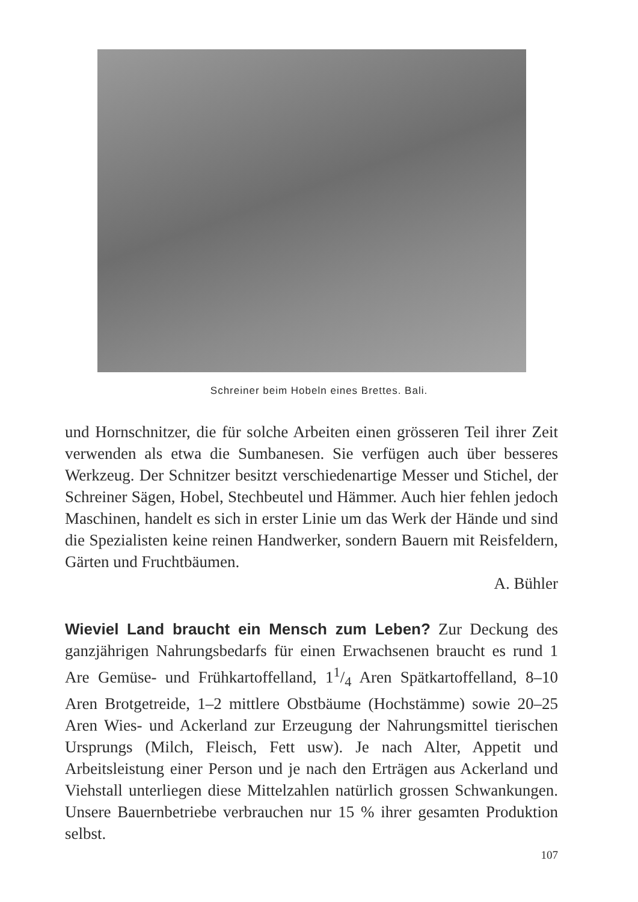Schreiner beim Hobeln eines Brettes. Bali.
und Hornschnitzer, die für solche Arbeiten einen grösseren Teil ihrer Zeit verwenden als etwa die Sumbanesen. Sie verfügen auch über besseres Werkzeug. Der Schnitzer besitzt verschiedenartige Messer und Stichel, der Schreiner Sägen, Hobel, Stechbeutel und Hämmer. Auch hier fehlen jedoch Maschinen, handelt es sich in erster Linie um das Werk der Hände und sind die Spezialisten keine reinen Handwerker, sondern Bauern mit Reisfeldern, Gärten und Fruchtbäumen.
A. Bühler
Wieviel Land braucht ein Mensch zum Leben? Zur Deckung des ganzjährigen Nahrungsbedarfs für einen Erwachsenen braucht es rund 1 Are Gemüse- und Frühkartoffelland, 11/4 Aren Spätkartoffelland, 8–10 Aren Brotgetreide, 1–2 mittlere Obstbäume (Hochstämme) sowie 20–25 Aren Wies- und Ackerland zur Erzeugung der Nahrungsmittel tierischen Ursprungs (Milch, Fleisch, Fett usw). Je nach Alter, Appetit und Arbeitsleistung einer Person und je nach den Erträgen aus Ackerland und Viehstall unterliegen diese Mittelzahlen natürlich grossen Schwankungen. Unsere Bauernbetriebe verbrauchen nur 15 % ihrer gesamten Produktion selbst.
107